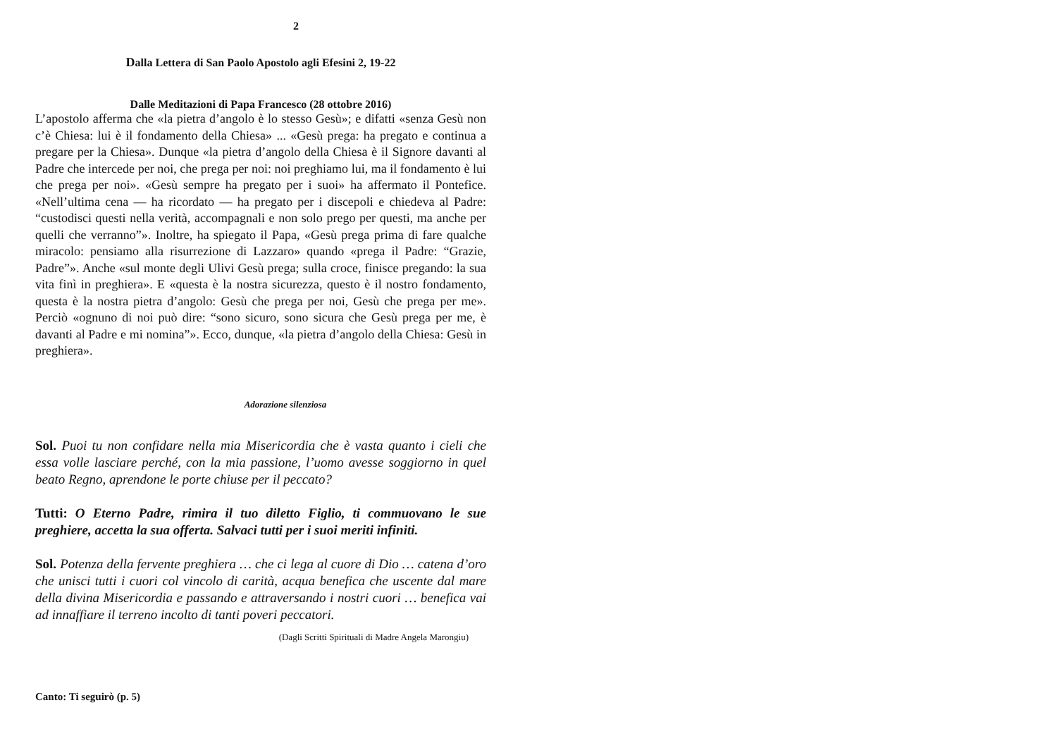2
Dalla Lettera di San Paolo Apostolo agli Efesini 2, 19-22
Dalle Meditazioni di Papa Francesco (28 ottobre 2016)
L’apostolo afferma che «la pietra d’angolo è lo stesso Gesù»; e difatti «senza Gesù non c’è Chiesa: lui è il fondamento della Chiesa» ... «Gesù prega: ha pregato e continua a pregare per la Chiesa». Dunque «la pietra d’angolo della Chiesa è il Signore davanti al Padre che intercede per noi, che prega per noi: noi preghiamo lui, ma il fondamento è lui che prega per noi». «Gesù sempre ha pregato per i suoi» ha affermato il Pontefice. «Nell’ultima cena — ha ricordato — ha pregato per i discepoli e chiedeva al Padre: “custodisci questi nella verità, accompagnali e non solo prego per questi, ma anche per quelli che verranno”». Inoltre, ha spiegato il Papa, «Gesù prega prima di fare qualche miracolo: pensiamo alla risurrezione di Lazzaro» quando «prega il Padre: “Grazie, Padre”». Anche «sul monte degli Ulivi Gesù prega; sulla croce, finisce pregando: la sua vita finì in preghiera». E «questa è la nostra sicurezza, questo è il nostro fondamento, questa è la nostra pietra d’angolo: Gesù che prega per noi, Gesù che prega per me». Perciò «ognuno di noi può dire: “sono sicuro, sono sicura che Gesù prega per me, è davanti al Padre e mi nomina”». Ecco, dunque, «la pietra d’angolo della Chiesa: Gesù in preghiera».
Adorazione silenziosa
Sol. Puoi tu non confidare nella mia Misericordia che è vasta quanto i cieli che essa volle lasciare perché, con la mia passione, l’uomo avesse soggiorno in quel beato Regno, aprendone le porte chiuse per il peccato?
Tutti: O Eterno Padre, rimira il tuo diletto Figlio, ti commuovano le sue preghiere, accetta la sua offerta. Salvaci tutti per i suoi meriti infiniti.
Sol. Potenza della fervente preghiera … che ci lega al cuore di Dio … catena d’oro che unisci tutti i cuori col vincolo di carità, acqua benefica che uscente dal mare della divina Misericordia e passando e attraversando i nostri cuori … benefica vai ad innaffiare il terreno incolto di tanti poveri peccatori.
(Dagli Scritti Spirituali di Madre Angela Marongiu)
Canto: Ti seguirò (p. 5)